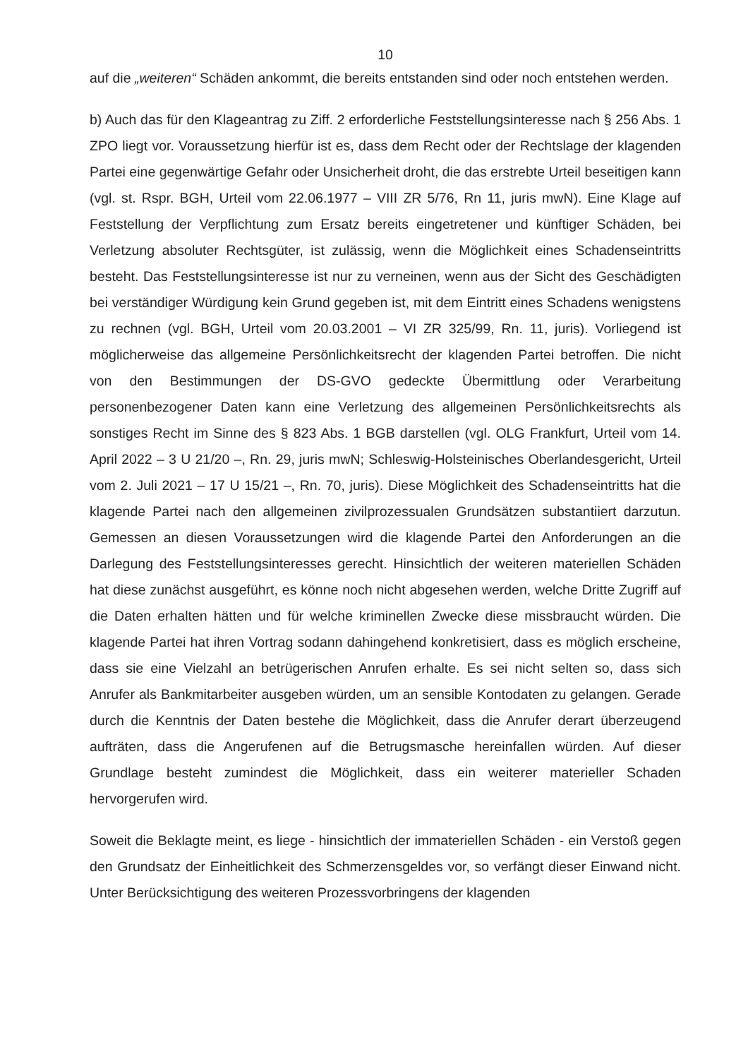10
auf die „weiteren“ Schäden ankommt, die bereits entstanden sind oder noch entstehen werden.
b) Auch das für den Klageantrag zu Ziff. 2 erforderliche Feststellungsinteresse nach § 256 Abs. 1 ZPO liegt vor. Voraussetzung hierfür ist es, dass dem Recht oder der Rechtslage der klagenden Partei eine gegenwärtige Gefahr oder Unsicherheit droht, die das erstrebte Urteil beseitigen kann (vgl. st. Rspr. BGH, Urteil vom 22.06.1977 – VIII ZR 5/76, Rn 11, juris mwN). Eine Klage auf Feststellung der Verpflichtung zum Ersatz bereits eingetretener und künftiger Schäden, bei Verletzung absoluter Rechtsgüter, ist zulässig, wenn die Möglichkeit eines Schadenseintritts besteht. Das Feststellungsinteresse ist nur zu verneinen, wenn aus der Sicht des Geschädigten bei verständiger Würdigung kein Grund gegeben ist, mit dem Eintritt eines Schadens wenigstens zu rechnen (vgl. BGH, Urteil vom 20.03.2001 – VI ZR 325/99, Rn. 11, juris). Vorliegend ist möglicherweise das allgemeine Persönlichkeitsrecht der klagenden Partei betroffen. Die nicht von den Bestimmungen der DS-GVO gedeckte Übermittlung oder Verarbeitung personenbezogener Daten kann eine Verletzung des allgemeinen Persönlichkeitsrechts als sonstiges Recht im Sinne des § 823 Abs. 1 BGB darstellen (vgl. OLG Frankfurt, Urteil vom 14. April 2022 – 3 U 21/20 –, Rn. 29, juris mwN; Schleswig-Holsteinisches Oberlandesgericht, Urteil vom 2. Juli 2021 – 17 U 15/21 –, Rn. 70, juris). Diese Möglichkeit des Schadenseintritts hat die klagende Partei nach den allgemeinen zivilprozessualen Grundsätzen substantiiert darzutun. Gemessen an diesen Voraussetzungen wird die klagende Partei den Anforderungen an die Darlegung des Feststellungsinteresses gerecht. Hinsichtlich der weiteren materiellen Schäden hat diese zunächst ausgeführt, es könne noch nicht abgesehen werden, welche Dritte Zugriff auf die Daten erhalten hätten und für welche kriminellen Zwecke diese missbraucht würden. Die klagende Partei hat ihren Vortrag sodann dahingehend konkretisiert, dass es möglich erscheine, dass sie eine Vielzahl an betrügerischen Anrufen erhalte. Es sei nicht selten so, dass sich Anrufer als Bankmitarbeiter ausgeben würden, um an sensible Kontodaten zu gelangen. Gerade durch die Kenntnis der Daten bestehe die Möglichkeit, dass die Anrufer derart überzeugend aufträten, dass die Angerufenen auf die Betrugsmasche hereinfallen würden. Auf dieser Grundlage besteht zumindest die Möglichkeit, dass ein weiterer materieller Schaden hervorgerufen wird.
Soweit die Beklagte meint, es liege - hinsichtlich der immateriellen Schäden - ein Verstoß gegen den Grundsatz der Einheitlichkeit des Schmerzensgeldes vor, so verfängt dieser Einwand nicht. Unter Berücksichtigung des weiteren Prozessvorbringens der klagenden